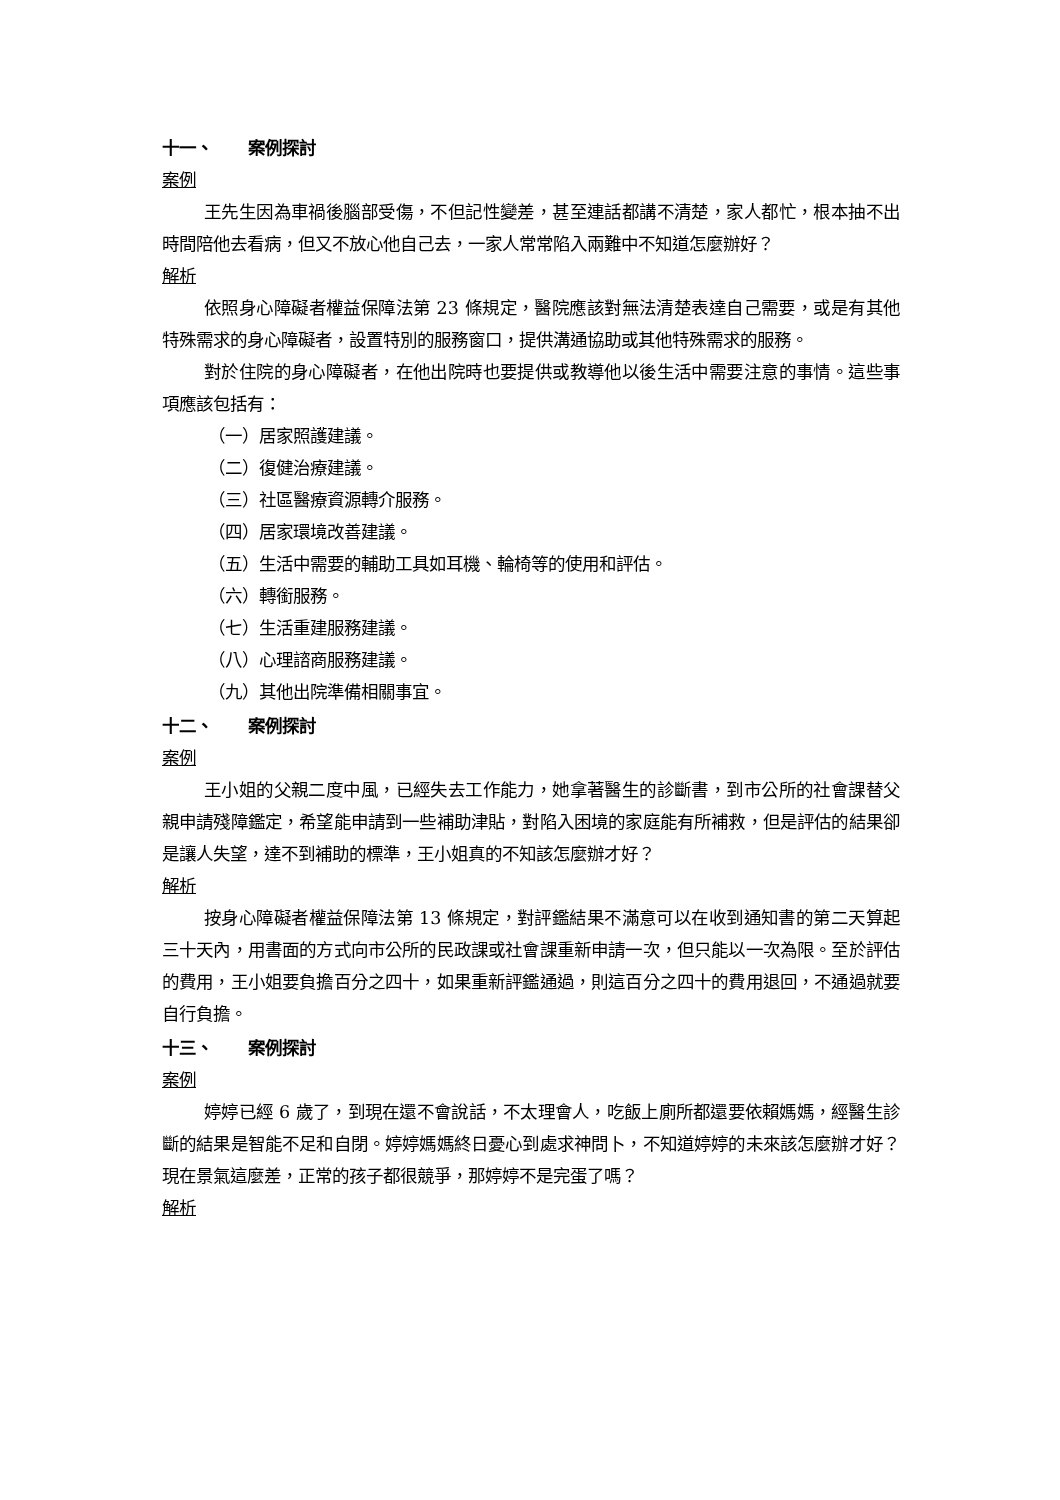十一、 案例探討
案例
王先生因為車禍後腦部受傷，不但記性變差，甚至連話都講不清楚，家人都忙，根本抽不出時間陪他去看病，但又不放心他自己去，一家人常常陷入兩難中不知道怎麼辦好？
解析
依照身心障礙者權益保障法第 23 條規定，醫院應該對無法清楚表達自己需要，或是有其他特殊需求的身心障礙者，設置特別的服務窗口，提供溝通協助或其他特殊需求的服務。
對於住院的身心障礙者，在他出院時也要提供或教導他以後生活中需要注意的事情。這些事項應該包括有：
（一）居家照護建議。
（二）復健治療建議。
（三）社區醫療資源轉介服務。
（四）居家環境改善建議。
（五）生活中需要的輔助工具如耳機、輪椅等的使用和評估。
（六）轉銜服務。
（七）生活重建服務建議。
（八）心理諮商服務建議。
（九）其他出院準備相關事宜。
十二、 案例探討
案例
王小姐的父親二度中風，已經失去工作能力，她拿著醫生的診斷書，到市公所的社會課替父親申請殘障鑑定，希望能申請到一些補助津貼，對陷入困境的家庭能有所補救，但是評估的結果卻是讓人失望，達不到補助的標準，王小姐真的不知該怎麼辦才好？
解析
按身心障礙者權益保障法第 13 條規定，對評鑑結果不滿意可以在收到通知書的第二天算起三十天內，用書面的方式向市公所的民政課或社會課重新申請一次，但只能以一次為限。至於評估的費用，王小姐要負擔百分之四十，如果重新評鑑通過，則這百分之四十的費用退回，不通過就要自行負擔。
十三、 案例探討
案例
婷婷已經 6 歲了，到現在還不會說話，不太理會人，吃飯上廁所都還要依賴媽媽，經醫生診斷的結果是智能不足和自閉。婷婷媽媽終日憂心到處求神問卜，不知道婷婷的未來該怎麼辦才好？現在景氣這麼差，正常的孩子都很競爭，那婷婷不是完蛋了嗎？
解析